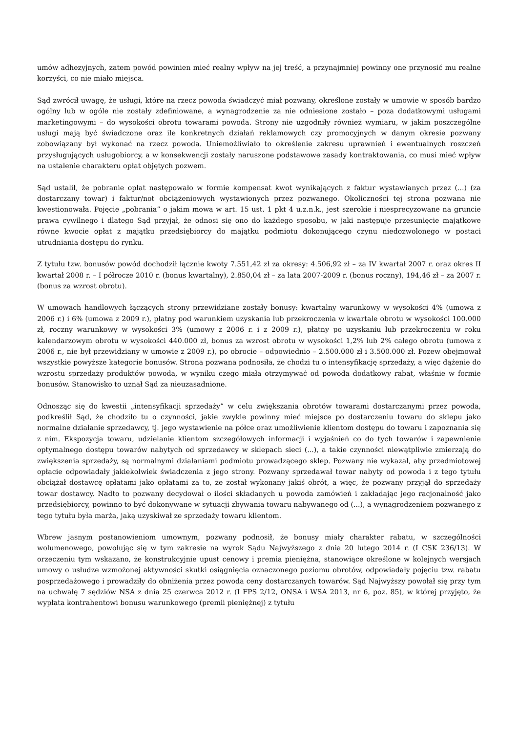umów adhezyjnych, zatem powód powinien mieć realny wpływ na jej treść, a przynajmniej powinny one przynosić mu realne korzyści, co nie miało miejsca.
Sąd zwrócił uwagę, że usługi, które na rzecz powoda świadczyć miał pozwany, określone zostały w umowie w sposób bardzo ogólny lub w ogóle nie zostały zdefiniowane, a wynagrodzenie za nie odniesione zostało – poza dodatkowymi usługami marketingowymi – do wysokości obrotu towarami powoda. Strony nie uzgodniły również wymiaru, w jakim poszczególne usługi mają być świadczone oraz ile konkretnych działań reklamowych czy promocyjnych w danym okresie pozwany zobowiązany był wykonać na rzecz powoda. Uniemożliwiało to określenie zakresu uprawnień i ewentualnych roszczeń przysługujących usługobiorcy, a w konsekwencji zostały naruszone podstawowe zasady kontraktowania, co musi mieć wpływ na ustalenie charakteru opłat objętych pozwem.
Sąd ustalił, że pobranie opłat następowało w formie kompensat kwot wynikających z faktur wystawianych przez (...) (za dostarczany towar) i faktur/not obciążeniowych wystawionych przez pozwanego. Okoliczności tej strona pozwana nie kwestionowała. Pojęcie „pobrania” o jakim mowa w art. 15 ust. 1 pkt 4 u.z.n.k., jest szerokie i niesprecyzowane na gruncie prawa cywilnego i dlatego Sąd przyjął, że odnosi się ono do każdego sposobu, w jaki następuje przesunięcie majątkowe równe kwocie opłat z majątku przedsiębiorcy do majątku podmiotu dokonującego czynu niedozwolonego w postaci utrudniania dostępu do rynku.
Z tytułu tzw. bonusów powód dochodził łącznie kwoty 7.551,42 zł za okresy: 4.506,92 zł – za IV kwartał 2007 r. oraz okres II kwartał 2008 r. – I półrocze 2010 r. (bonus kwartalny), 2.850,04 zł – za lata 2007-2009 r. (bonus roczny), 194,46 zł – za 2007 r. (bonus za wzrost obrotu).
W umowach handlowych łączących strony przewidziane zostały bonusy: kwartalny warunkowy w wysokości 4% (umowa z 2006 r.) i 6% (umowa z 2009 r.), płatny pod warunkiem uzyskania lub przekroczenia w kwartale obrotu w wysokości 100.000 zł, roczny warunkowy w wysokości 3% (umowy z 2006 r. i z 2009 r.), płatny po uzyskaniu lub przekroczeniu w roku kalendarzowym obrotu w wysokości 440.000 zł, bonus za wzrost obrotu w wysokości 1,2% lub 2% całego obrotu (umowa z 2006 r., nie był przewidziany w umowie z 2009 r.), po obrocie – odpowiednio – 2.500.000 zł i 3.500.000 zł. Pozew obejmował wszystkie powyższe kategorie bonusów. Strona pozwana podnosiła, że chodzi tu o intensyfikację sprzedaży, a więc dążenie do wzrostu sprzedaży produktów powoda, w wyniku czego miała otrzymywać od powoda dodatkowy rabat, właśnie w formie bonusów. Stanowisko to uznał Sąd za nieuzasadnione.
Odnosząc się do kwestii „intensyfikacji sprzedaży” w celu zwiększania obrotów towarami dostarczanymi przez powoda, podkreślił Sąd, że chodziło tu o czynności, jakie zwykle powinny mieć miejsce po dostarczeniu towaru do sklepu jako normalne działanie sprzedawcy, tj. jego wystawienie na półce oraz umożliwienie klientom dostępu do towaru i zapoznania się z nim. Ekspozycja towaru, udzielanie klientom szczegółowych informacji i wyjaśnień co do tych towarów i zapewnienie optymalnego dostępu towarów nabytych od sprzedawcy w sklepach sieci (...), a takie czynności niewątpliwie zmierzają do zwiększenia sprzedaży, są normalnymi działaniami podmiotu prowadzącego sklep. Pozwany nie wykazał, aby przedmiotowej opłacie odpowiadały jakiekolwiek świadczenia z jego strony. Pozwany sprzedawał towar nabyty od powoda i z tego tytułu obciążał dostawcę opłatami jako opłatami za to, że został wykonany jakiś obrót, a więc, że pozwany przyjął do sprzedaży towar dostawcy. Nadto to pozwany decydował o ilości składanych u powoda zamówień i zakładając jego racjonalność jako przedsiębiorcy, powinno to być dokonywane w sytuacji zbywania towaru nabywanego od (...), a wynagrodzeniem pozwanego z tego tytułu była marża, jaką uzyskiwał ze sprzedaży towaru klientom.
Wbrew jasnym postanowieniom umownym, pozwany podnosił, że bonusy miały charakter rabatu, w szczególności wolumenowego, powołując się w tym zakresie na wyrok Sądu Najwyższego z dnia 20 lutego 2014 r. (I CSK 236/13). W orzeczeniu tym wskazano, że konstrukcyjnie upust cenowy i premia pieniężna, stanowiące określone w kolejnych wersjach umowy o usłudze wzmożonej aktywności skutki osiągnięcia oznaczonego poziomu obrotów, odpowiadały pojęciu tzw. rabatu posprzedażowego i prowadziły do obniżenia przez powoda ceny dostarczanych towarów. Sąd Najwyższy powołał się przy tym na uchwałę 7 sędziów NSA z dnia 25 czerwca 2012 r. (I FPS 2/12, ONSA i WSA 2013, nr 6, poz. 85), w której przyjęto, że wypłata kontrahentowi bonusu warunkowego (premii pieniężnej) z tytułu